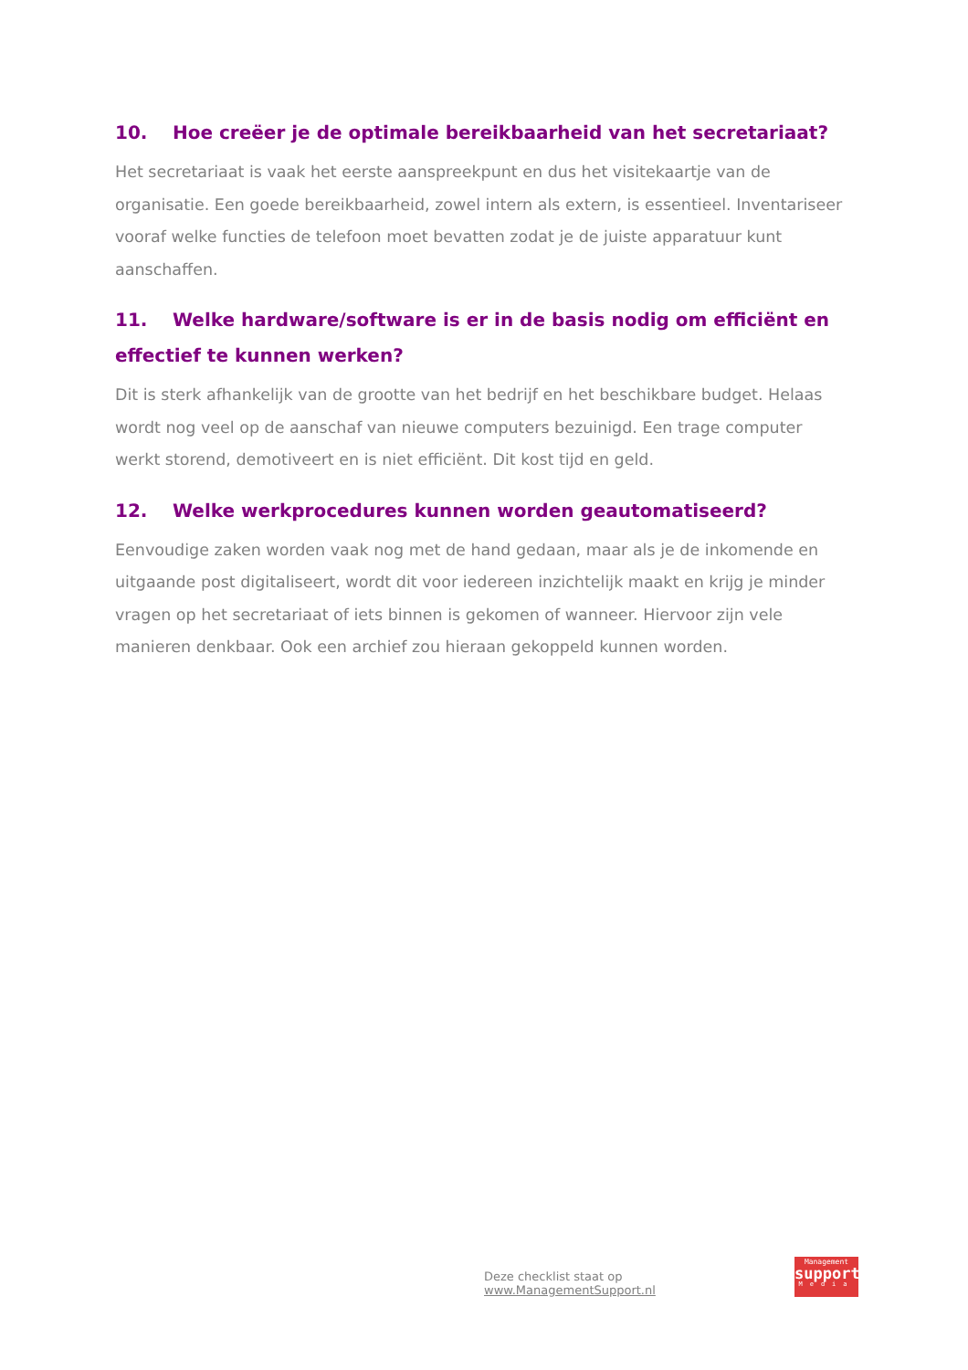10. Hoe creëer je de optimale bereikbaarheid van het secretariaat?
Het secretariaat is vaak het eerste aanspreekpunt en dus het visitekaartje van de organisatie. Een goede bereikbaarheid, zowel intern als extern, is essentieel. Inventariseer vooraf welke functies de telefoon moet bevatten zodat je de juiste apparatuur kunt aanschaffen.
11. Welke hardware/software is er in de basis nodig om efficiënt en effectief te kunnen werken?
Dit is sterk afhankelijk van de grootte van het bedrijf en het beschikbare budget. Helaas wordt nog veel op de aanschaf van nieuwe computers bezuinigd. Een trage computer werkt storend, demotiveert en is niet efficiënt. Dit kost tijd en geld.
12. Welke werkprocedures kunnen worden geautomatiseerd?
Eenvoudige zaken worden vaak nog met de hand gedaan, maar als je de inkomende en uitgaande post digitaliseert, wordt dit voor iedereen inzichtelijk maakt en krijg je minder vragen op het secretariaat of iets binnen is gekomen of wanneer. Hiervoor zijn vele manieren denkbaar. Ook een archief zou hieraan gekoppeld kunnen worden.
Deze checklist staat op www.ManagementSupport.nl
Management
support
Media